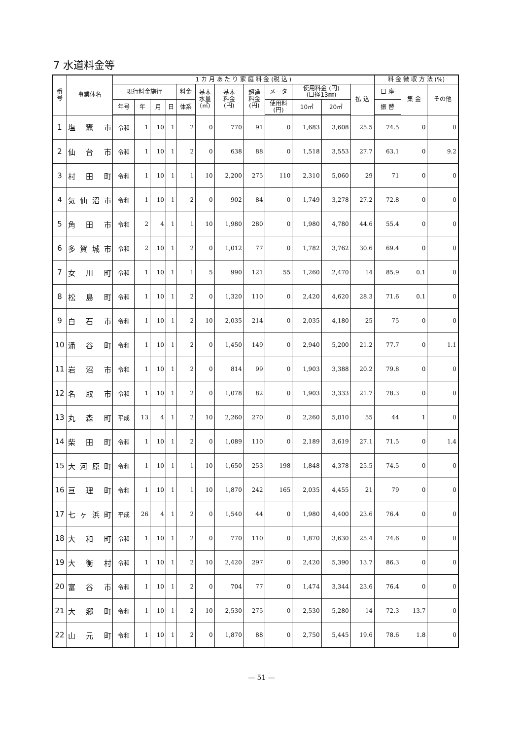7 水道料金等
| 番 号 | 事業体名 | 1 カ 月 あ た り 家 庭 料 金 (税 込 ) | | | | | | | | | | | | 料 金 徴 収 方 法 (%) | | |
| --- | --- | --- | --- | --- | --- | --- | --- | --- | --- | --- | --- | --- | --- | --- | --- | --- |
| | | 現行料金施行 | | | | 料金 | 基本 水量 (㎥) | 基本 料金 (円) | 超過 料金 (円) | メータ | 使用料金 (円) (口径13㎜) | | 払 込 | 口 座 | 集 金 | その他 |
| | | 年号 | 年 | 月 | 日 | 体系 | | | | 使用料 (円) | 10㎥ | 20㎥ | | 振 替 | | |
| 1 | 塩 竈 市 | 令和 | 1 | 10 | 1 | 2 | 0 | 770 | 91 | 0 | 1,683 | 3,608 | 25.5 | 74.5 | 0 | 0 |
| 2 | 仙 台 市 | 令和 | 1 | 10 | 1 | 2 | 0 | 638 | 88 | 0 | 1,518 | 3,553 | 27.7 | 63.1 | 0 | 9.2 |
| 3 | 村 田 町 | 令和 | 1 | 10 | 1 | 1 | 10 | 2,200 | 275 | 110 | 2,310 | 5,060 | 29 | 71 | 0 | 0 |
| 4 | 気仙沼市 | 令和 | 1 | 10 | 1 | 2 | 0 | 902 | 84 | 0 | 1,749 | 3,278 | 27.2 | 72.8 | 0 | 0 |
| 5 | 角 田 市 | 令和 | 2 | 4 | 1 | 1 | 10 | 1,980 | 280 | 0 | 1,980 | 4,780 | 44.6 | 55.4 | 0 | 0 |
| 6 | 多賀城市 | 令和 | 2 | 10 | 1 | 2 | 0 | 1,012 | 77 | 0 | 1,782 | 3,762 | 30.6 | 69.4 | 0 | 0 |
| 7 | 女 川 町 | 令和 | 1 | 10 | 1 | 1 | 5 | 990 | 121 | 55 | 1,260 | 2,470 | 14 | 85.9 | 0.1 | 0 |
| 8 | 松 島 町 | 令和 | 1 | 10 | 1 | 2 | 0 | 1,320 | 110 | 0 | 2,420 | 4,620 | 28.3 | 71.6 | 0.1 | 0 |
| 9 | 白 石 市 | 令和 | 1 | 10 | 1 | 2 | 10 | 2,035 | 214 | 0 | 2,035 | 4,180 | 25 | 75 | 0 | 0 |
| 10 | 涌 谷 町 | 令和 | 1 | 10 | 1 | 2 | 0 | 1,450 | 149 | 0 | 2,940 | 5,200 | 21.2 | 77.7 | 0 | 1.1 |
| 11 | 岩 沼 市 | 令和 | 1 | 10 | 1 | 2 | 0 | 814 | 99 | 0 | 1,903 | 3,388 | 20.2 | 79.8 | 0 | 0 |
| 12 | 名 取 市 | 令和 | 1 | 10 | 1 | 2 | 0 | 1,078 | 82 | 0 | 1,903 | 3,333 | 21.7 | 78.3 | 0 | 0 |
| 13 | 丸 森 町 | 平成 | 13 | 4 | 1 | 2 | 10 | 2,260 | 270 | 0 | 2,260 | 5,010 | 55 | 44 | 1 | 0 |
| 14 | 柴 田 町 | 令和 | 1 | 10 | 1 | 2 | 0 | 1,089 | 110 | 0 | 2,189 | 3,619 | 27.1 | 71.5 | 0 | 1.4 |
| 15 | 大河原町 | 令和 | 1 | 10 | 1 | 1 | 10 | 1,650 | 253 | 198 | 1,848 | 4,378 | 25.5 | 74.5 | 0 | 0 |
| 16 | 亘 理 町 | 令和 | 1 | 10 | 1 | 1 | 10 | 1,870 | 242 | 165 | 2,035 | 4,455 | 21 | 79 | 0 | 0 |
| 17 | 七ヶ浜町 | 平成 | 26 | 4 | 1 | 2 | 0 | 1,540 | 44 | 0 | 1,980 | 4,400 | 23.6 | 76.4 | 0 | 0 |
| 18 | 大 和 町 | 令和 | 1 | 10 | 1 | 2 | 0 | 770 | 110 | 0 | 1,870 | 3,630 | 25.4 | 74.6 | 0 | 0 |
| 19 | 大 衡 村 | 令和 | 1 | 10 | 1 | 2 | 10 | 2,420 | 297 | 0 | 2,420 | 5,390 | 13.7 | 86.3 | 0 | 0 |
| 20 | 富 谷 市 | 令和 | 1 | 10 | 1 | 2 | 0 | 704 | 77 | 0 | 1,474 | 3,344 | 23.6 | 76.4 | 0 | 0 |
| 21 | 大 郷 町 | 令和 | 1 | 10 | 1 | 2 | 10 | 2,530 | 275 | 0 | 2,530 | 5,280 | 14 | 72.3 | 13.7 | 0 |
| 22 | 山 元 町 | 令和 | 1 | 10 | 1 | 2 | 0 | 1,870 | 88 | 0 | 2,750 | 5,445 | 19.6 | 78.6 | 1.8 | 0 |
— 51 —